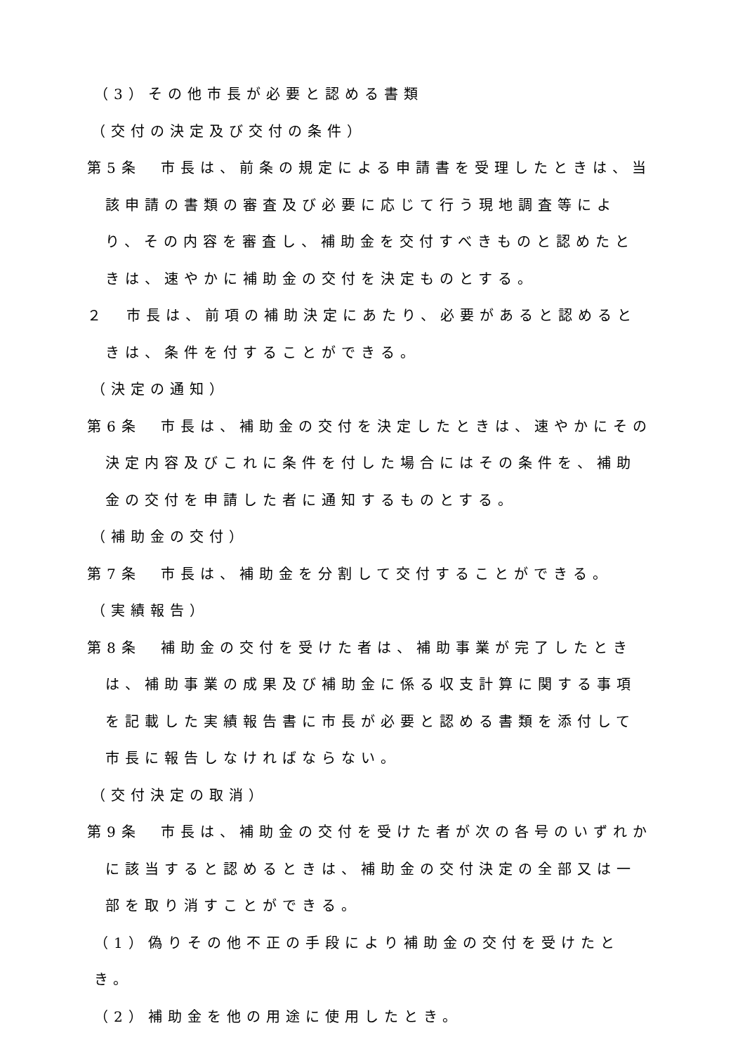（3）その他市長が必要と認める書類
（交付の決定及び交付の条件）
第5条　市長は、前条の規定による申請書を受理したときは、当該申請の書類の審査及び必要に応じて行う現地調査等により、その内容を審査し、補助金を交付すべきものと認めたときは、速やかに補助金の交付を決定ものとする。
２　市長は、前項の補助決定にあたり、必要があると認めるときは、条件を付することができる。
（決定の通知）
第6条　市長は、補助金の交付を決定したときは、速やかにその決定内容及びこれに条件を付した場合にはその条件を、補助金の交付を申請した者に通知するものとする。
（補助金の交付）
第7条　市長は、補助金を分割して交付することができる。
（実績報告）
第8条　補助金の交付を受けた者は、補助事業が完了したときは、補助事業の成果及び補助金に係る収支計算に関する事項を記載した実績報告書に市長が必要と認める書類を添付して市長に報告しなければならない。
（交付決定の取消）
第9条　市長は、補助金の交付を受けた者が次の各号のいずれかに該当すると認めるときは、補助金の交付決定の全部又は一部を取り消すことができる。
（1）偽りその他不正の手段により補助金の交付を受けたとき。
（2）補助金を他の用途に使用したとき。